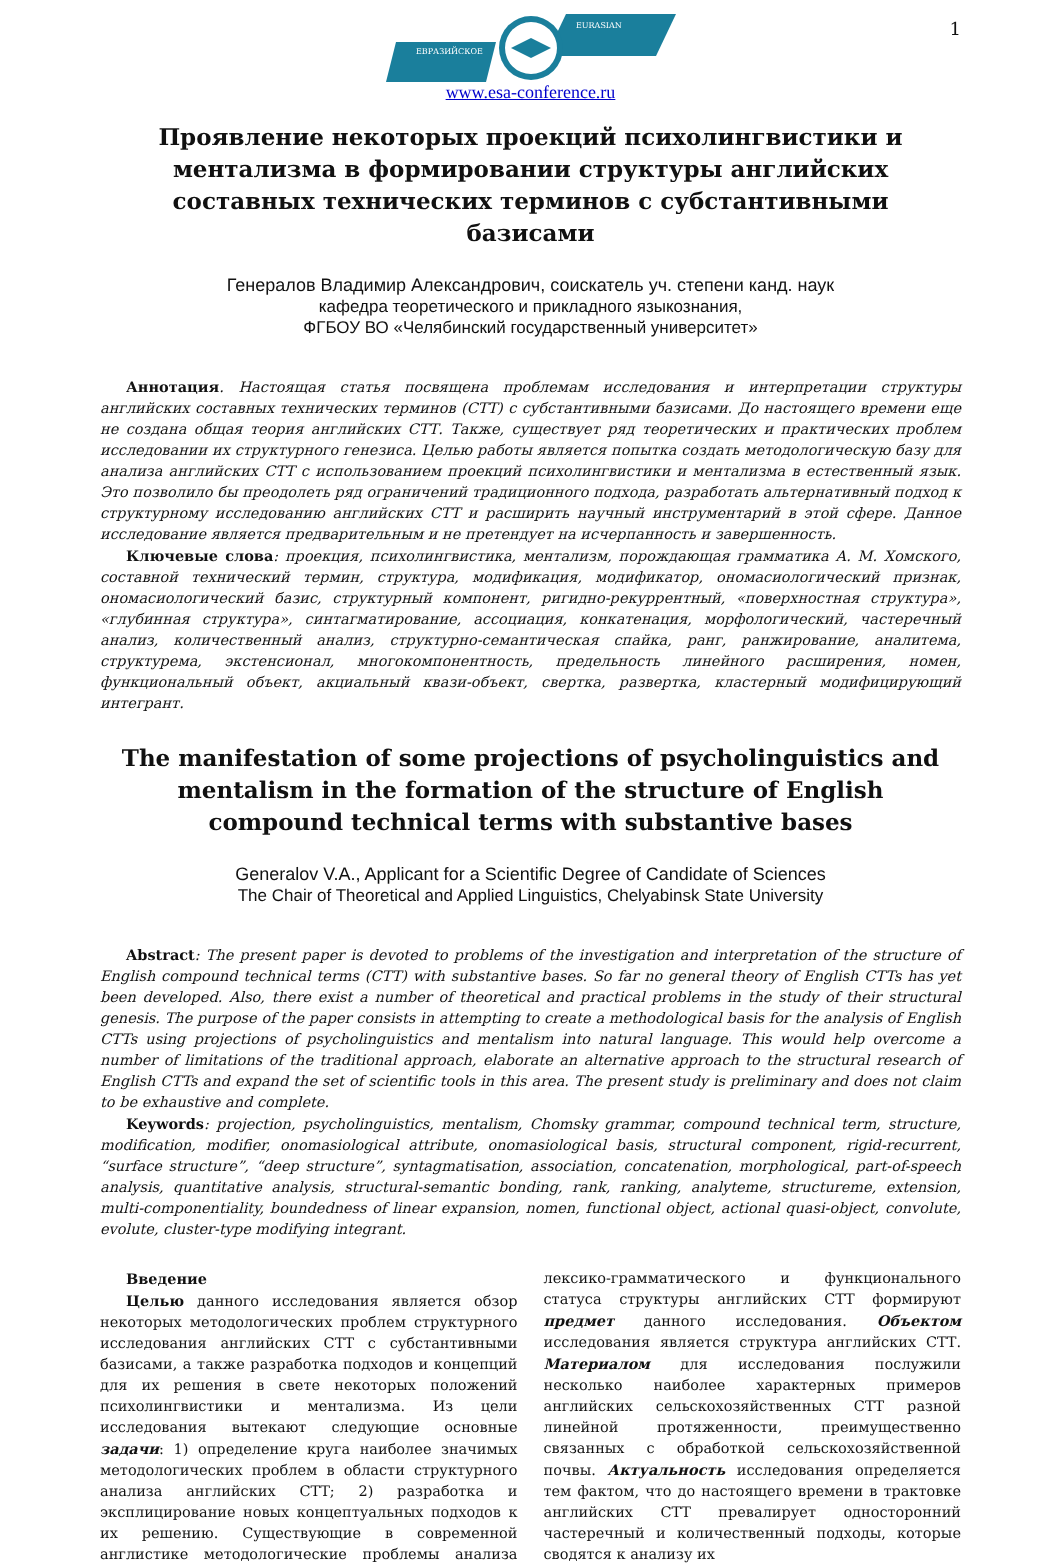1
ЕВРАЗИЙСКОЕ
EURASIAN
www.esa-conference.ru
Проявление некоторых проекций психолингвистики и ментализма в формировании структуры английских составных технических терминов с субстантивными базисами
Генералов Владимир Александрович, соискатель уч. степени канд. наук
кафедра теоретического и прикладного языкознания,
ФГБОУ ВО «Челябинский государственный университет»
Аннотация. Настоящая статья посвящена проблемам исследования и интерпретации структуры английских составных технических терминов (СТТ) с субстантивными базисами. До настоящего времени еще не создана общая теория английских СТТ. Также, существует ряд теоретических и практических проблем исследовании их структурного генезиса. Целью работы является попытка создать методологическую базу для анализа английских СТТ с использованием проекций психолингвистики и ментализма в естественный язык. Это позволило бы преодолеть ряд ограничений традиционного подхода, разработать альтернативный подход к структурному исследованию английских СТТ и расширить научный инструментарий в этой сфере. Данное исследование является предварительным и не претендует на исчерпанность и завершенность.
Ключевые слова: проекция, психолингвистика, ментализм, порождающая грамматика А. М. Хомского, составной технический термин, структура, модификация, модификатор, ономасиологический признак, ономасиологический базис, структурный компонент, ригидно-рекуррентный, «поверхностная структура», «глубинная структура», синтагматирование, ассоциация, конкатенация, морфологический, частеречный анализ, количественный анализ, структурно-семантическая спайка, ранг, ранжирование, аналитема, структурема, экстенсионал, многокомпонентность, предельность линейного расширения, номен, функциональный объект, акциальный квази-объект, свертка, развертка, кластерный модифицирующий интегрант.
The manifestation of some projections of psycholinguistics and mentalism in the formation of the structure of English compound technical terms with substantive bases
Generalov V.A., Applicant for a Scientific Degree of Candidate of Sciences
The Chair of Theoretical and Applied Linguistics, Chelyabinsk State University
Abstract: The present paper is devoted to problems of the investigation and interpretation of the structure of English compound technical terms (CTT) with substantive bases. So far no general theory of English CTTs has yet been developed. Also, there exist a number of theoretical and practical problems in the study of their structural genesis. The purpose of the paper consists in attempting to create a methodological basis for the analysis of English CTTs using projections of psycholinguistics and mentalism into natural language. This would help overcome a number of limitations of the traditional approach, elaborate an alternative approach to the structural research of English CTTs and expand the set of scientific tools in this area. The present study is preliminary and does not claim to be exhaustive and complete.
Keywords: projection, psycholinguistics, mentalism, Chomsky grammar, compound technical term, structure, modification, modifier, onomasiological attribute, onomasiological basis, structural component, rigid-recurrent, “surface structure”, “deep structure”, syntagmatisation, association, concatenation, morphological, part-of-speech analysis, quantitative analysis, structural-semantic bonding, rank, ranking, analyteme, structureme, extension, multi-componentiality, boundedness of linear expansion, nomen, functional object, actional quasi-object, convolute, evolute, cluster-type modifying integrant.
Введение
Целью данного исследования является обзор некоторых методологических проблем структурного исследования английских СТТ с субстантивными базисами, а также разработка подходов и концепций для их решения в свете некоторых положений психолингвистики и ментализма. Из цели исследования вытекают следующие основные задачи: 1) определение круга наиболее значимых методологических проблем в области структурного анализа английских СТТ; 2) разработка и эксплицирование новых концептуальных подходов к их решению. Существующие в современной англистике методологические проблемы анализа лексико-грамматического и функционального статуса структуры английских СТТ формируют предмет данного исследования. Объектом исследования является структура английских СТТ. Материалом для исследования послужили несколько наиболее характерных примеров английских сельскохозяйственных СТТ разной линейной протяженности, преимущественно связанных с обработкой сельскохозяйственной почвы. Актуальность исследования определяется тем фактом, что до настоящего времени в трактовке английских СТТ превалирует односторонний частеречный и количественный подходы, которые сводятся к анализу их